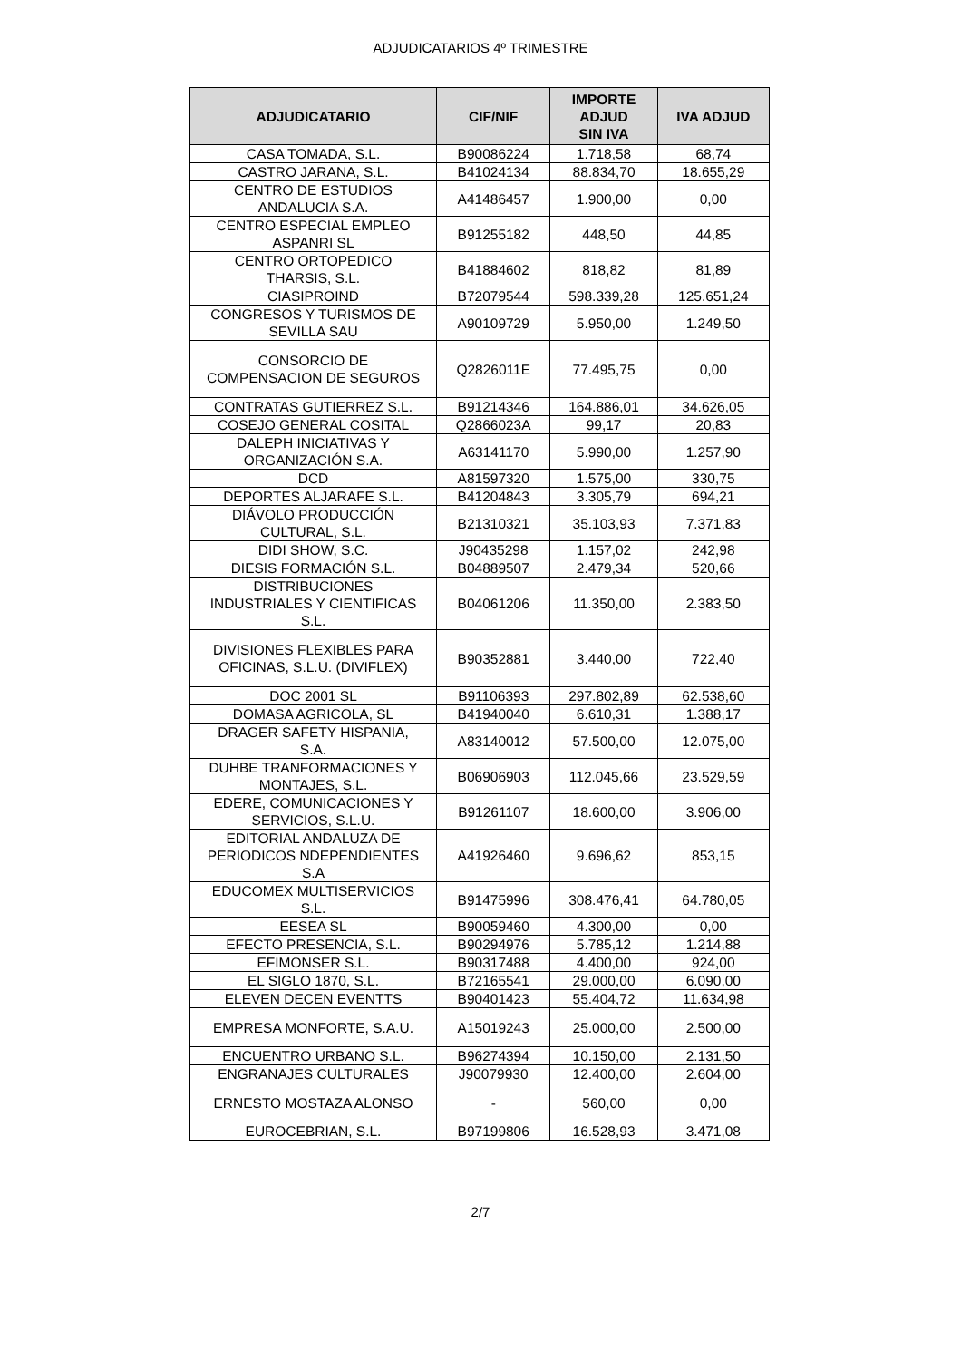ADJUDICATARIOS 4º TRIMESTRE
| ADJUDICATARIO | CIF/NIF | IMPORTE ADJUD SIN IVA | IVA ADJUD |
| --- | --- | --- | --- |
| CASA TOMADA, S.L. | B90086224 | 1.718,58 | 68,74 |
| CASTRO JARANA, S.L. | B41024134 | 88.834,70 | 18.655,29 |
| CENTRO DE ESTUDIOS ANDALUCIA S.A. | A41486457 | 1.900,00 | 0,00 |
| CENTRO ESPECIAL EMPLEO ASPANRI SL | B91255182 | 448,50 | 44,85 |
| CENTRO ORTOPEDICO THARSIS, S.L. | B41884602 | 818,82 | 81,89 |
| CIASIPROIND | B72079544 | 598.339,28 | 125.651,24 |
| CONGRESOS Y TURISMOS DE SEVILLA SAU | A90109729 | 5.950,00 | 1.249,50 |
| CONSORCIO DE COMPENSACION DE SEGUROS | Q2826011E | 77.495,75 | 0,00 |
| CONTRATAS GUTIERREZ S.L. | B91214346 | 164.886,01 | 34.626,05 |
| COSEJO GENERAL COSITAL | Q2866023A | 99,17 | 20,83 |
| DALEPH INICIATIVAS Y ORGANIZACIÓN S.A. | A63141170 | 5.990,00 | 1.257,90 |
| DCD | A81597320 | 1.575,00 | 330,75 |
| DEPORTES ALJARAFE S.L. | B41204843 | 3.305,79 | 694,21 |
| DIÁVOLO PRODUCCIÓN CULTURAL, S.L. | B21310321 | 35.103,93 | 7.371,83 |
| DIDI SHOW, S.C. | J90435298 | 1.157,02 | 242,98 |
| DIESIS FORMACIÓN S.L. | B04889507 | 2.479,34 | 520,66 |
| DISTRIBUCIONES INDUSTRIALES Y CIENTIFICAS S.L. | B04061206 | 11.350,00 | 2.383,50 |
| DIVISIONES FLEXIBLES PARA OFICINAS, S.L.U. (DIVIFLEX) | B90352881 | 3.440,00 | 722,40 |
| DOC 2001 SL | B91106393 | 297.802,89 | 62.538,60 |
| DOMASA AGRICOLA, SL | B41940040 | 6.610,31 | 1.388,17 |
| DRAGER SAFETY HISPANIA, S.A. | A83140012 | 57.500,00 | 12.075,00 |
| DUHBE TRANFORMACIONES Y MONTAJES, S.L. | B06906903 | 112.045,66 | 23.529,59 |
| EDERE, COMUNICACIONES Y SERVICIOS, S.L.U. | B91261107 | 18.600,00 | 3.906,00 |
| EDITORIAL ANDALUZA DE PERIODICOS NDEPENDIENTES S.A | A41926460 | 9.696,62 | 853,15 |
| EDUCOMEX MULTISERVICIOS S.L. | B91475996 | 308.476,41 | 64.780,05 |
| EESEA SL | B90059460 | 4.300,00 | 0,00 |
| EFECTO PRESENCIA, S.L. | B90294976 | 5.785,12 | 1.214,88 |
| EFIMONSER S.L. | B90317488 | 4.400,00 | 924,00 |
| EL SIGLO 1870, S.L. | B72165541 | 29.000,00 | 6.090,00 |
| ELEVEN DECEN EVENTTS | B90401423 | 55.404,72 | 11.634,98 |
| EMPRESA MONFORTE, S.A.U. | A15019243 | 25.000,00 | 2.500,00 |
| ENCUENTRO URBANO S.L. | B96274394 | 10.150,00 | 2.131,50 |
| ENGRANAJES CULTURALES | J90079930 | 12.400,00 | 2.604,00 |
| ERNESTO MOSTAZA ALONSO | - | 560,00 | 0,00 |
| EUROCEBRIAN, S.L. | B97199806 | 16.528,93 | 3.471,08 |
2/7